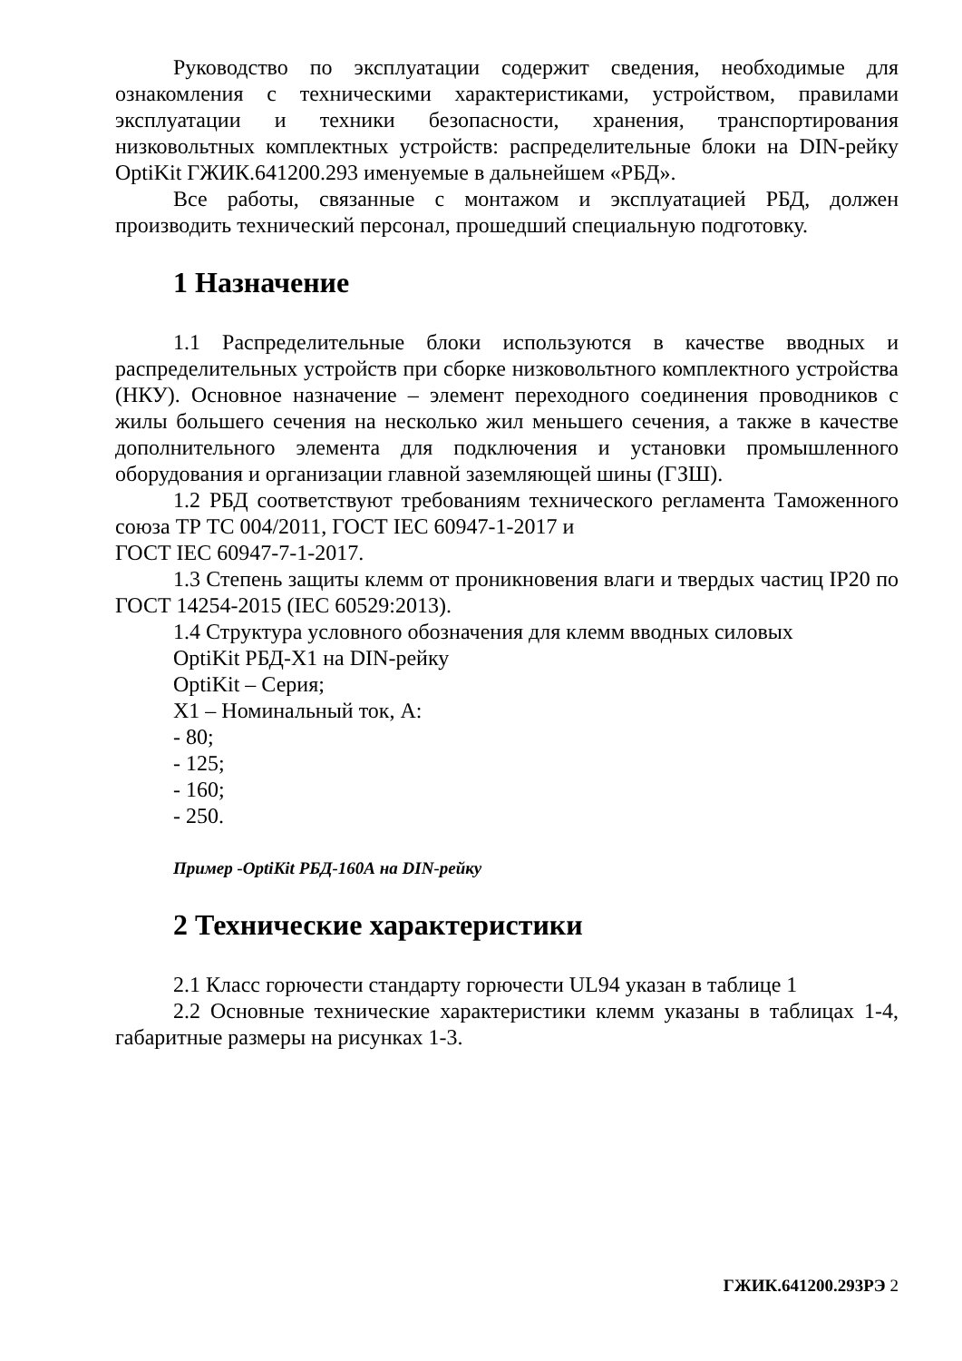Руководство по эксплуатации содержит сведения, необходимые для ознакомления с техническими характеристиками, устройством, правилами эксплуатации и техники безопасности, хранения, транспортирования низковольтных комплектных устройств: распределительные блоки на DIN-рейку OptiKit ГЖИК.641200.293 именуемые в дальнейшем «РБД».
Все работы, связанные с монтажом и эксплуатацией РБД, должен производить технический персонал, прошедший специальную подготовку.
1 Назначение
1.1 Распределительные блоки используются в качестве вводных и распределительных устройств при сборке низковольтного комплектного устройства (НКУ). Основное назначение – элемент переходного соединения проводников с жилы большего сечения на несколько жил меньшего сечения, а также в качестве дополнительного элемента для подключения и установки промышленного оборудования и организации главной заземляющей шины (ГЗШ).
1.2 РБД соответствуют требованиям технического регламента Таможенного союза ТР ТС 004/2011, ГОСТ IEC 60947-1-2017 и
ГОСТ IEC 60947-7-1-2017.
1.3 Степень защиты клемм от проникновения влаги и твердых частиц IP20 по ГОСТ 14254-2015 (IEC 60529:2013).
1.4 Структура условного обозначения для клемм вводных силовых
OptiKit РБД-X1 на DIN-рейку
OptiKit – Серия;
X1 – Номинальный ток, А:
- 80;
- 125;
- 160;
- 250.
Пример -OptiKit РБД-160А на DIN-рейку
2 Технические характеристики
2.1 Класс горючести стандарту горючести UL94 указан в таблице 1
2.2 Основные технические характеристики клемм указаны в таблицах 1-4, габаритные размеры на рисунках 1-3.
ГЖИК.641200.293РЭ 2